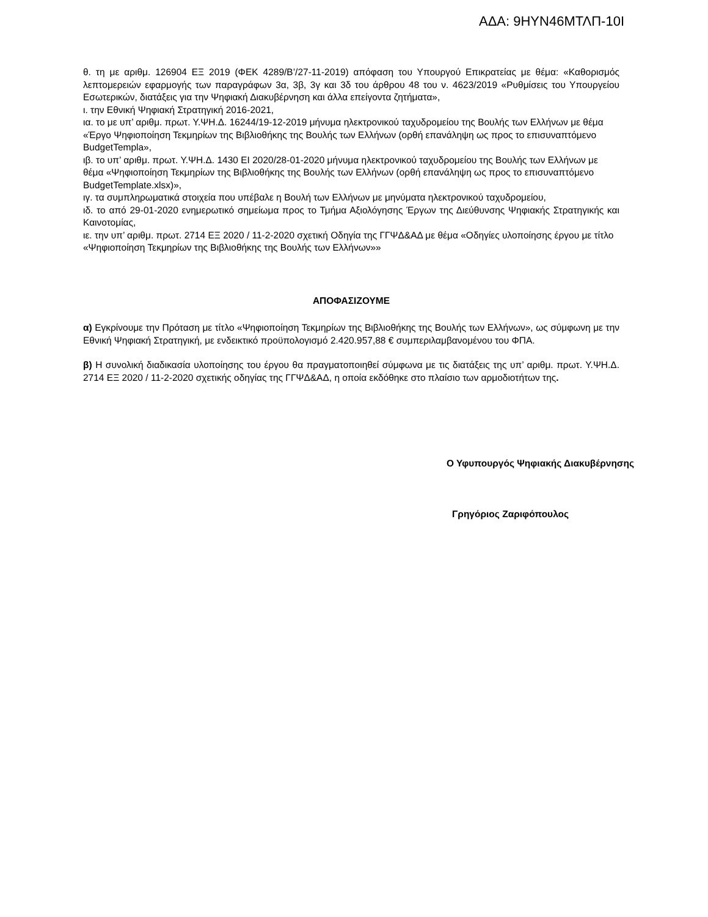ΑΔΑ: 9ΗΥΝ46ΜΤΛΠ-10Ι
θ. τη με αριθμ. 126904 ΕΞ 2019 (ΦΕΚ 4289/Β’/27-11-2019) απόφαση του Υπουργού Επικρατείας με θέμα: «Καθορισμός λεπτομερειών εφαρμογής των παραγράφων 3α, 3β, 3γ και 3δ του άρθρου 48 του ν. 4623/2019 «Ρυθμίσεις του Υπουργείου Εσωτερικών, διατάξεις για την Ψηφιακή Διακυβέρνηση και άλλα επείγοντα ζητήματα»,
ι. την Εθνική Ψηφιακή Στρατηγική 2016-2021,
ια. το με υπ’ αριθμ. πρωτ. Υ.ΨΗ.Δ. 16244/19-12-2019 μήνυμα ηλεκτρονικού ταχυδρομείου της Βουλής των Ελλήνων με θέμα «Έργο Ψηφιοποίηση Τεκμηρίων της Βιβλιοθήκης της Βουλής των Ελλήνων (ορθή επανάληψη ως προς το επισυναπτόμενο BudgetTempla»,
ιβ. το υπ’ αριθμ. πρωτ. Υ.ΨΗ.Δ. 1430 ΕΙ 2020/28-01-2020 μήνυμα ηλεκτρονικού ταχυδρομείου της Βουλής των Ελλήνων με θέμα «Ψηφιοποίηση Τεκμηρίων της Βιβλιοθήκης της Βουλής των Ελλήνων (ορθή επανάληψη ως προς το επισυναπτόμενο BudgetTemplate.xlsx)»,
ιγ. τα συμπληρωματικά στοιχεία που υπέβαλε η Βουλή των Ελλήνων με μηνύματα ηλεκτρονικού ταχυδρομείου,
ιδ. το από 29-01-2020 ενημερωτικό σημείωμα προς το Τμήμα Αξιολόγησης Έργων της Διεύθυνσης Ψηφιακής Στρατηγικής και Καινοτομίας,
ιε. την υπ’ αριθμ. πρωτ. 2714 ΕΞ 2020 / 11-2-2020 σχετική Οδηγία της ΓΓΨΔ&ΑΔ με θέμα «Οδηγίες υλοποίησης έργου με τίτλο «Ψηφιοποίηση Τεκμηρίων της Βιβλιοθήκης της Βουλής των Ελλήνων»»
ΑΠΟΦΑΣΙΖΟΥΜΕ
α) Εγκρίνουμε την Πρόταση με τίτλο «Ψηφιοποίηση Τεκμηρίων της Βιβλιοθήκης της Βουλής των Ελλήνων», ως σύμφωνη με την Εθνική Ψηφιακή Στρατηγική, με ενδεικτικό προϋπολογισμό 2.420.957,88 € συμπεριλαμβανομένου του ΦΠΑ.
β) Η συνολική διαδικασία υλοποίησης του έργου θα πραγματοποιηθεί σύμφωνα με τις διατάξεις της υπ’ αριθμ. πρωτ. Υ.ΨΗ.Δ. 2714 ΕΞ 2020 / 11-2-2020 σχετικής οδηγίας της ΓΓΨΔ&ΑΔ, η οποία εκδόθηκε στο πλαίσιο των αρμοδιοτήτων της.
Ο Υφυπουργός Ψηφιακής Διακυβέρνησης
Γρηγόριος Ζαριφόπουλος